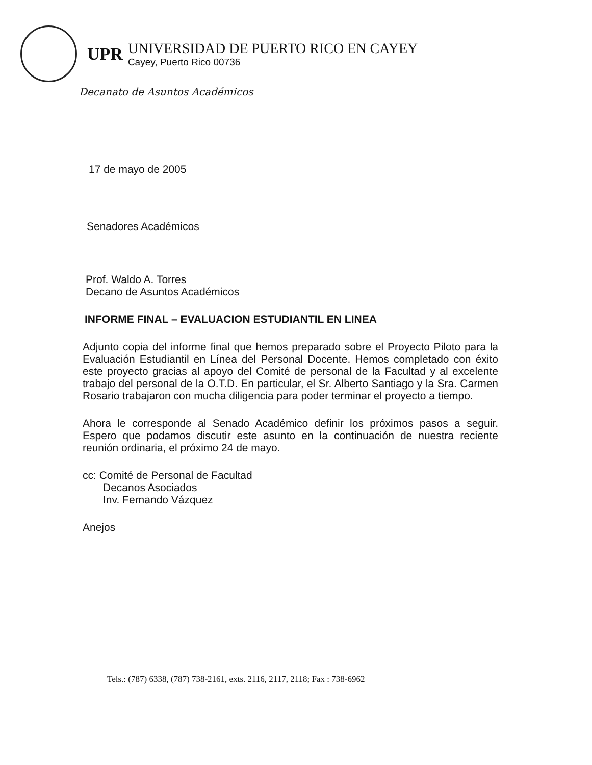UPR
UNIVERSIDAD DE PUERTO RICO EN CAYEY
Cayey, Puerto Rico 00736
Decanato de Asuntos Académicos
17 de mayo de 2005
Senadores Académicos
Prof. Waldo A. Torres
Decano de Asuntos Académicos
INFORME FINAL – EVALUACION ESTUDIANTIL EN LINEA
Adjunto copia del informe final que hemos preparado sobre el Proyecto Piloto para la Evaluación Estudiantil en Línea del Personal Docente. Hemos completado con éxito este proyecto gracias al apoyo del Comité de personal de la Facultad y al excelente trabajo del personal de la O.T.D. En particular, el Sr. Alberto Santiago y la Sra. Carmen Rosario trabajaron con mucha diligencia para poder terminar el proyecto a tiempo.
Ahora le corresponde al Senado Académico definir los próximos pasos a seguir. Espero que podamos discutir este asunto en la continuación de nuestra reciente reunión ordinaria, el próximo 24 de mayo.
cc: Comité de Personal de Facultad
Decanos Asociados
Inv. Fernando Vázquez
Anejos
Tels.: (787) 6338, (787) 738-2161, exts. 2116, 2117, 2118; Fax : 738-6962